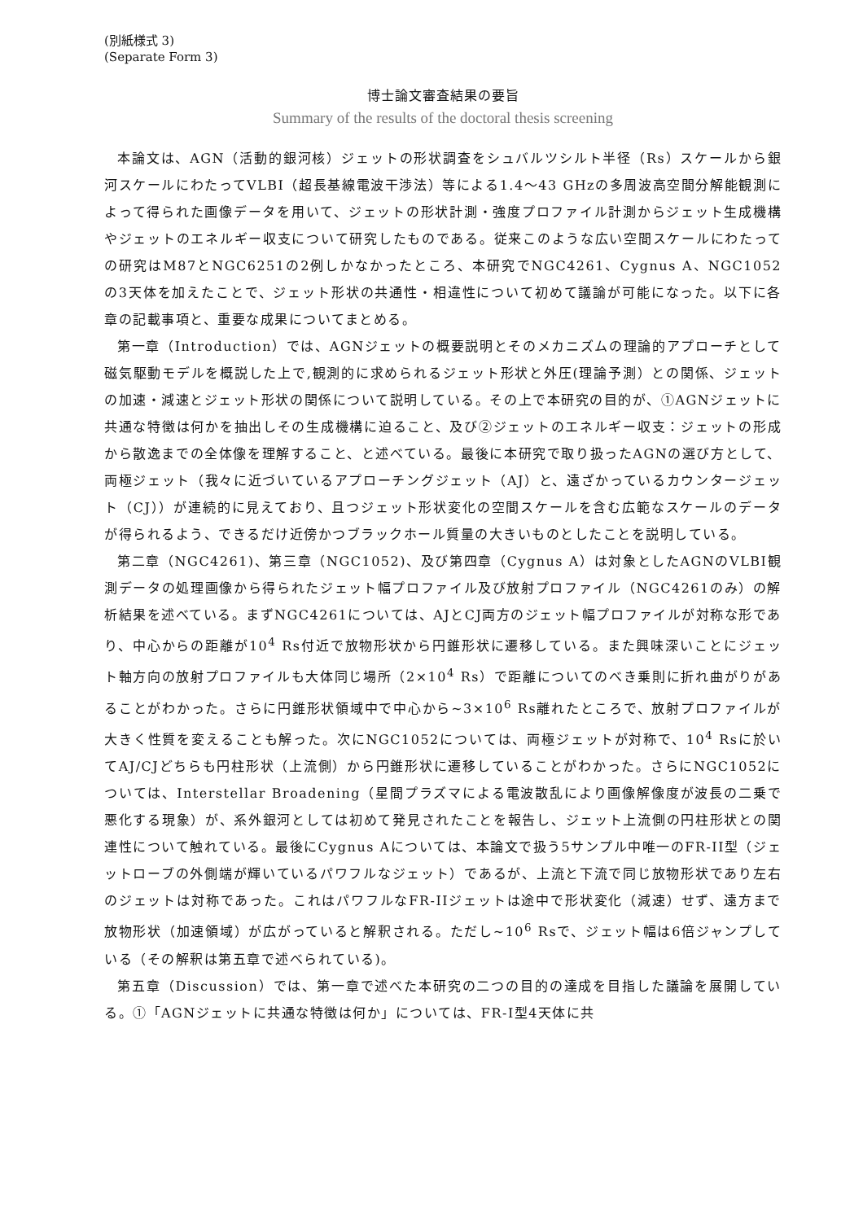(別紙様式 3)
(Separate Form 3)
博士論文審査結果の要旨
Summary of the results of the doctoral thesis screening
本論文は、AGN（活動的銀河核）ジェットの形状調査をシュバルツシルト半径（Rs）スケールから銀河スケールにわたってVLBI（超長基線電波干渉法）等による1.4～43 GHzの多周波高空間分解能観測によって得られた画像データを用いて、ジェットの形状計測・強度プロファイル計測からジェット生成機構やジェットのエネルギー収支について研究したものである。従来このような広い空間スケールにわたっての研究はM87とNGC6251の2例しかなかったところ、本研究でNGC4261、Cygnus A、NGC1052の3天体を加えたことで、ジェット形状の共通性・相違性について初めて議論が可能になった。以下に各章の記載事項と、重要な成果についてまとめる。
第一章（Introduction）では、AGNジェットの概要説明とそのメカニズムの理論的アプローチとして磁気駆動モデルを概説した上で,観測的に求められるジェット形状と外圧(理論予測）との関係、ジェットの加速・減速とジェット形状の関係について説明している。その上で本研究の目的が、①AGNジェットに共通な特徴は何かを抽出しその生成機構に迫ること、及び②ジェットのエネルギー収支：ジェットの形成から散逸までの全体像を理解すること、と述べている。最後に本研究で取り扱ったAGNの選び方として、両極ジェット（我々に近づいているアプローチングジェット（AJ）と、遠ざかっているカウンタージェット（CJ））が連続的に見えており、且つジェット形状変化の空間スケールを含む広範なスケールのデータが得られるよう、できるだけ近傍かつブラックホール質量の大きいものとしたことを説明している。
第二章（NGC4261)、第三章（NGC1052)、及び第四章（Cygnus A）は対象としたAGNのVLBI観測データの処理画像から得られたジェット幅プロファイル及び放射プロファイル（NGC4261のみ）の解析結果を述べている。まずNGC4261については、AJとCJ両方のジェット幅プロファイルが対称な形であり、中心からの距離が10<sup>4</sup> Rs付近で放物形状から円錐形状に遷移している。また興味深いことにジェット軸方向の放射プロファイルも大体同じ場所（2×10<sup>4</sup> Rs）で距離についてのべき乗則に折れ曲がりがあることがわかった。さらに円錐形状領域中で中心から~3×10<sup>6</sup> Rs離れたところで、放射プロファイルが大きく性質を変えることも解った。次にNGC1052については、両極ジェットが対称で、10<sup>4</sup> Rsに於いてAJ/CJどちらも円柱形状（上流側）から円錐形状に遷移していることがわかった。さらにNGC1052については、Interstellar Broadening（星間プラズマによる電波散乱により画像解像度が波長の二乗で悪化する現象）が、系外銀河としては初めて発見されたことを報告し、ジェット上流側の円柱形状との関連性について触れている。最後にCygnus Aについては、本論文で扱う5サンプル中唯一のFR-II型（ジェットローブの外側端が輝いているパワフルなジェット）であるが、上流と下流で同じ放物形状であり左右のジェットは対称であった。これはパワフルなFR-IIジェットは途中で形状変化（減速）せず、遠方まで放物形状（加速領域）が広がっていると解釈される。ただし~10<sup>6</sup> Rsで、ジェット幅は6倍ジャンプしている（その解釈は第五章で述べられている)。
第五章（Discussion）では、第一章で述べた本研究の二つの目的の達成を目指した議論を展開している。①「AGNジェットに共通な特徴は何か」については、FR-I型4天体に共